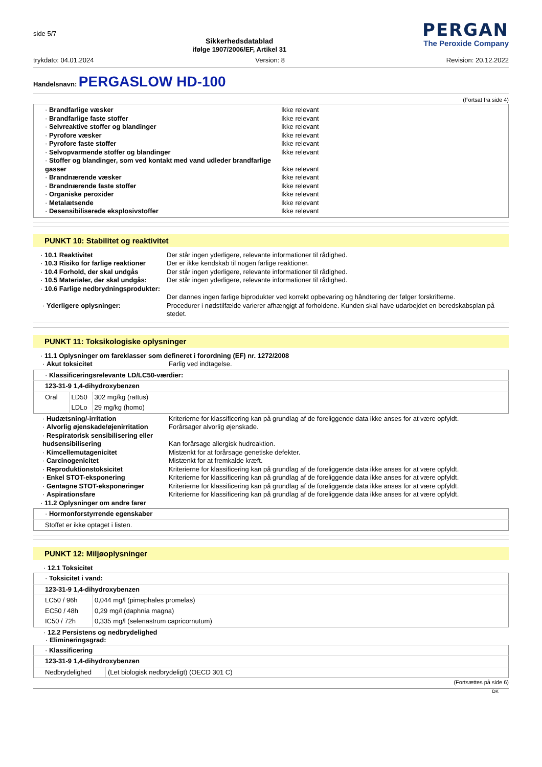side 5/7
Sikkerhedsdatablad
ifølge 1907/2006/EF, Artikel 31
PERGAN
The Peroxide Company
trykdato: 04.01.2024 Version: 8 Revision: 20.12.2022
Handelsnavn: PERGASLOW HD-100
(Fortsat fra side 4)
| · Brandfarlige væsker | Ikke relevant |
| · Brandfarlige faste stoffer | Ikke relevant |
| · Selvreaktive stoffer og blandinger | Ikke relevant |
| · Pyrofore væsker | Ikke relevant |
| · Pyrofore faste stoffer | Ikke relevant |
| · Selvopvarmende stoffer og blandinger | Ikke relevant |
| · Stoffer og blandinger, som ved kontakt med vand udleder brandfarlige gasser | Ikke relevant |
| · Brandnærende væsker | Ikke relevant |
| · Brandnærende faste stoffer | Ikke relevant |
| · Organiske peroxider | Ikke relevant |
| · Metalætsende | Ikke relevant |
| · Desensibiliserede eksplosivstoffer | Ikke relevant |
PUNKT 10: Stabilitet og reaktivitet
| · 10.1 Reaktivitet | Der står ingen yderligere, relevante informationer til rådighed. |
| · 10.3 Risiko for farlige reaktioner | Der er ikke kendskab til nogen farlige reaktioner. |
| · 10.4 Forhold, der skal undgås | Der står ingen yderligere, relevante informationer til rådighed. |
| · 10.5 Materialer, der skal undgås: | Der står ingen yderligere, relevante informationer til rådighed. |
| · 10.6 Farlige nedbrydningsprodukter: | Der dannes ingen farlige biprodukter ved korrekt opbevaring og håndtering der følger forskrifterne. |
| · Yderligere oplysninger: | Procedurer i nødstilfælde varierer afhængigt af forholdene. Kunden skal have udarbejdet en beredskabsplan på stedet. |
PUNKT 11: Toksikologiske oplysninger
| · 11.1 Oplysninger om fareklasser som defineret i forordning (EF) nr. 1272/2008 | |
| · Akut toksicitet | Farlig ved indtagelse. |
| · Klassificeringsrelevante LD/LC50-værdier: | | |
| 123-31-9 1,4-dihydroxybenzen | | |
| Oral | LD50 | 302 mg/kg (rattus) |
| | LDLo | 29 mg/kg (homo) |
| · Hudætsning/-irritation | Kriterierne for klassificering kan på grundlag af de foreliggende data ikke anses for at være opfyldt. |
| · Alvorlig øjenskade/øjenirritation | Forårsager alvorlig øjenskade. |
| · Respiratorisk sensibilisering eller hudsensibilisering | Kan forårsage allergisk hudreaktion. |
| · Kimcellemutagenicitet | Mistænkt for at forårsage genetiske defekter. |
| · Carcinogenicitet | Mistænkt for at fremkalde kræft. |
| · Reproduktionstoksicitet | Kriterierne for klassificering kan på grundlag af de foreliggende data ikke anses for at være opfyldt. |
| · Enkel STOT-eksponering | Kriterierne for klassificering kan på grundlag af de foreliggende data ikke anses for at være opfyldt. |
| · Gentagne STOT-eksponeringer | Kriterierne for klassificering kan på grundlag af de foreliggende data ikke anses for at være opfyldt. |
| · Aspirationsfare | Kriterierne for klassificering kan på grundlag af de foreliggende data ikke anses for at være opfyldt. |
| · 11.2 Oplysninger om andre farer | |
| · Hormonforstyrrende egenskaber |
| Stoffet er ikke optaget i listen. |
PUNKT 12: Miljøoplysninger
· 12.1 Toksicitet
| · Toksicitet i vand: | |
| 123-31-9 1,4-dihydroxybenzen | |
| LC50 / 96h | 0,044 mg/l (pimephales promelas) |
| EC50 / 48h | 0,29 mg/l (daphnia magna) |
| IC50 / 72h | 0,335 mg/l (selenastrum capricornutum) |
· 12.2 Persistens og nedbrydelighed
· Elimineringsgrad:
| · Klassificering | |
| 123-31-9 1,4-dihydroxybenzen | |
| Nedbrydelighed | (Let biologisk nedbrydeligt) (OECD 301 C) |
(Fortsættes på side 6)
DK